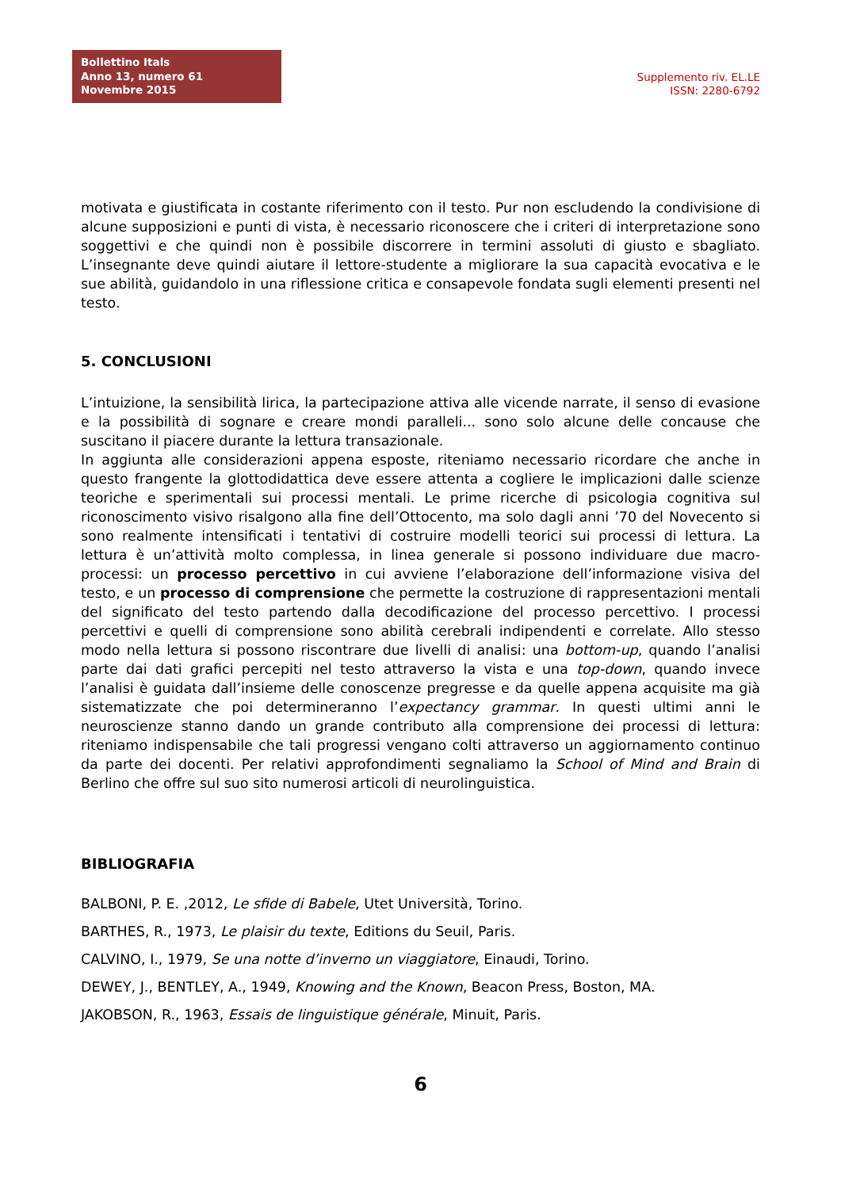Bollettino Itals
Anno 13, numero 61
Novembre 2015
Supplemento riv. EL.LE
ISSN: 2280-6792
motivata e giustificata in costante riferimento con il testo. Pur non escludendo la condivisione di alcune supposizioni e punti di vista, è necessario riconoscere che i criteri di interpretazione sono soggettivi e che quindi non è possibile discorrere in termini assoluti di giusto e sbagliato. L’insegnante deve quindi aiutare il lettore-studente a migliorare la sua capacità evocativa e le sue abilità, guidandolo in una riflessione critica e consapevole fondata sugli elementi presenti nel testo.
5. CONCLUSIONI
L’intuizione, la sensibilità lirica, la partecipazione attiva alle vicende narrate, il senso di evasione e la possibilità di sognare e creare mondi paralleli... sono solo alcune delle concause che suscitano il piacere durante la lettura transazionale.
In aggiunta alle considerazioni appena esposte, riteniamo necessario ricordare che anche in questo frangente la glottodidattica deve essere attenta a cogliere le implicazioni dalle scienze teoriche e sperimentali sui processi mentali. Le prime ricerche di psicologia cognitiva sul riconoscimento visivo risalgono alla fine dell’Ottocento, ma solo dagli anni ’70 del Novecento si sono realmente intensificati i tentativi di costruire modelli teorici sui processi di lettura. La lettura è un’attività molto complessa, in linea generale si possono individuare due macro-processi: un processo percettivo in cui avviene l’elaborazione dell’informazione visiva del testo, e un processo di comprensione che permette la costruzione di rappresentazioni mentali del significato del testo partendo dalla decodificazione del processo percettivo. I processi percettivi e quelli di comprensione sono abilità cerebrali indipendenti e correlate. Allo stesso modo nella lettura si possono riscontrare due livelli di analisi: una bottom-up, quando l’analisi parte dai dati grafici percepiti nel testo attraverso la vista e una top-down, quando invece l’analisi è guidata dall’insieme delle conoscenze pregresse e da quelle appena acquisite ma già sistematizzate che poi determineranno l’expectancy grammar. In questi ultimi anni le neuroscienze stanno dando un grande contributo alla comprensione dei processi di lettura: riteniamo indispensabile che tali progressi vengano colti attraverso un aggiornamento continuo da parte dei docenti. Per relativi approfondimenti segnaliamo la School of Mind and Brain di Berlino che offre sul suo sito numerosi articoli di neurolinguistica.
BIBLIOGRAFIA
BALBONI, P. E. ,2012, Le sfide di Babele, Utet Università, Torino.
BARTHES, R., 1973, Le plaisir du texte, Editions du Seuil, Paris.
CALVINO, I., 1979, Se una notte d’inverno un viaggiatore, Einaudi, Torino.
DEWEY, J., BENTLEY, A., 1949, Knowing and the Known, Beacon Press, Boston, MA.
JAKOBSON, R., 1963, Essais de linguistique générale, Minuit, Paris.
6